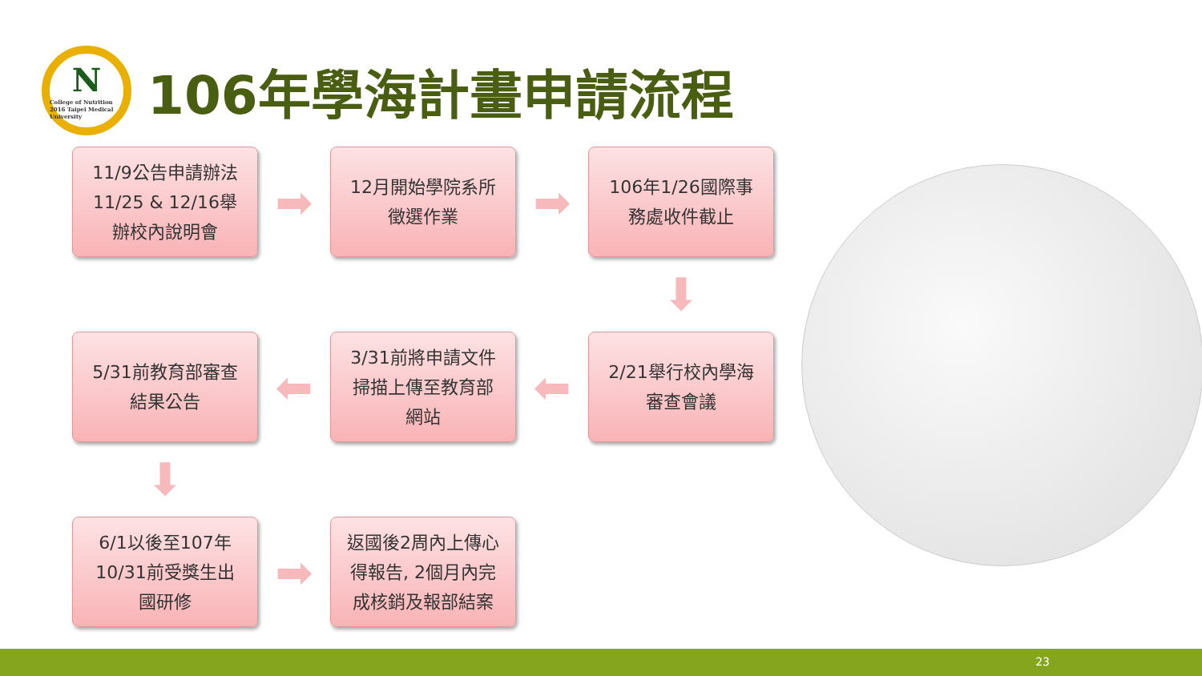N
College of Nutrition 2016 Taipei Medical University
106年學海計畫申請流程
11/9公告申請辦法
11/25 & 12/16舉
辦校內說明會
➡
12月開始學院系所
徵選作業
➡
106年1/26國際事
務處收件截止
⬇
5/31前教育部審查
結果公告
⬅
3/31前將申請文件
掃描上傳至教育部
網站
⬅
2/21舉行校內學海
審查會議
⬇
6/1以後至107年
10/31前受獎生出
國研修
➡
返國後2周內上傳心
得報告, 2個月內完
成核銷及報部結案
23